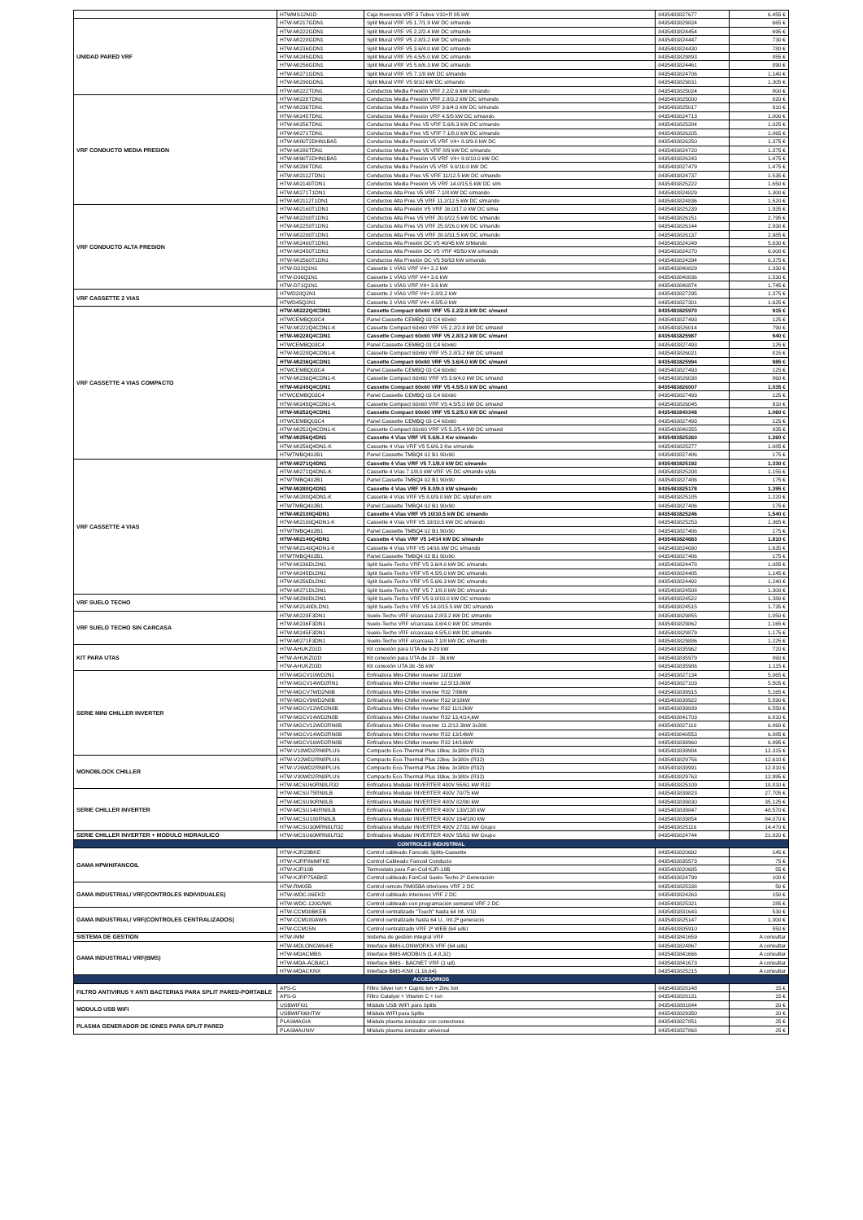| | HTWMS12N1D | Caja Inversora VRF 3 Tubos V10+R 85 kW | 8435483827677 | 6.455 € |
| UNIDAD PARED VRF | HTW-MI217GDN1 | Split Mural VRF V5 1.7/1.9 kW DC s/mando | 8435483829824 | 665 € |
| | HTW-MI222GDN1 | Split Mural VRF V5 2.2/2.4 kW DC s/mando | 8435483824454 | 695 € |
| | HTW-MI228GDN1 | Split Mural VRF V5 2.8/3.2 kW DC s/mando | 8435483824447 | 730 € |
| | HTW-MI236GDN1 | Split Mural VRF V5 3.6/4.0 kW DC s/mando | 8435483824430 | 780 € |
| | HTW-MI245GDN1 | Split Mural VRF V5 4.5/5.0 kW DC s/mando | 8435483829893 | 855 € |
| | HTW-MI256GDN1 | Split Mural VRF V5 5.6/6.3 kW DC s/mando | 8435483824461 | 890 € |
| | HTW-MI271GDN1 | Split Mural VRF V5 7.1/8 kW DC s/mando | 8435483824706 | 1.140 € |
| | HTW-MI290GDN1 | Split Mural VRF V5 9/10 kW DC s/mando | 8435483829831 | 1.305 € |
| | HTW-MI222TDN1 | Conductos Media Presión VRF 2.2/2.6 kW s/mando | 8435483825024 | 800 € |
| VRF CONDUCTO MEDIA PRESION | HTW-MI228TDN1 | Conductos Media Presión VRF 2.8/3.2 kW DC s/mando | 8435483825000 | 820 € |
| | HTW-MI236TDN1 | Conductos Media Presión VRF 3.6/4.0 kW DC s/mando | 8435483825017 | 910 € |
| | HTW-MI245TDN1 | Conductos Media Presión VRF 4.5/5 kW DC s/mando | 8435483824713 | 1.000 € |
| | HTW-MI256TDN1 | Conductos Media Pres V5 VRF 5.6/6.3 kW DC s/mando | 8435483825284 | 1.025 € |
| | HTW-MI271TDN1 | Conductos Media Pres V5 VRF 7.1/8.0 kW DC s/mando | 8435483826205 | 1.065 € |
| | HTW-MI80T2DHN1BA5 | Conductos Media Presión V5 VRF V4+ 8.0/9.0 kW DC | 8435483826250 | 1.375 € |
| | HTW-MI280TDN1 | Conductos Media Pres V5 VRF 8/9 kW DC s/mando | 8435483824720 | 1.375 € |
| | HTW-MI90T2DHN1BA5 | Conductos Media Presión V5 VRF V4+ 9.0/10.0 kW DC | 8435483826243 | 1.475 € |
| | HTW-MI290TDN1 | Conductos Media Presión V5 VRF 9.0/10.0 kW DC | 8435483827479 | 1.475 € |
| | HTW-MI2112TDN1 | Conductos Media Pres V5 VRF 11/12.5 kW DC s/mando | 8435483824737 | 1.535 € |
| | HTW-MI2140TDN1 | Conductos Media Presión V5 VRF 14.0/15.5 kW DC s/m | 8435483825222 | 1.650 € |
| | HTW-MI271T1DN1 | Conductos Alta Pres V5 VRF 7.1/8 kW DC s/mando | 8435483824829 | 1.300 € |
| | HTW-MI2112T1DN1 | Conductos Alta Pres V5 VRF 11.2/12.5 kW DC s/mando | 8435483824836 | 1.520 € |
| VRF CONDUCTO ALTA PRESION | HTW-MI2160T1DN1 | Conductos Alta Presión V5 VRF 16.0/17.0 kW DC s/ma | 8435483825239 | 1.935 € |
| | HTW-MI2200T1DN1 | Conductos Alta Pres V5 VRF 20.0/22.5 kW DC s/mando | 8435483826151 | 2.795 € |
| | HTW-MI2250T1DN1 | Conductos Alta Pres V5 VRF 25.0/26.0 kW DC s/mando | 8435483826144 | 2.930 € |
| | HTW-MI2280T1DN1 | Conductos Alta Pres V5 VRF 28.0/31.5 kW DC s/mando | 8435483826137 | 2.985 € |
| | HTW-MI2400T1DN1 | Conductos Alta Presión DC V5 40/45 kW S/Mando | 8435483824249 | 5.630 € |
| | HTW-MI2450T1DN1 | Conductos Alta Presión DC V5 VRF 45/50 kW s/mando | 8435483824270 | 6.000 € |
| | HTW-MI2560T1DN1 | Conductos Alta Presión DC V5 56/63 kW s/mando | 8435483824294 | 6.375 € |
| | HTW-D22Q1N1 | Cassette 1 VÍAS VRF V4+ 2.2 kW | 8435483840829 | 1.330 € |
| | HTW-D36Q1N1 | Cassette 1 VÍAS VRF V4+ 3.6 kW | 8435483840836 | 1.530 € |
| | HTW-D71Q1N1 | Cassette 1 VÍAS VRF V4+ 3.6 kW | 8435483840874 | 1.745 € |
| VRF CASSETTE 2 VIAS | HTWD28Q2N1 | Cassette 2 VÍAS VRF V4+ 2.8/3.2 kW | 8435483827295 | 1.375 € |
| | HTWD45Q2N1 | Cassette 2 VÍAS VRF V4+ 4.5/5.0 kW | 8435483827301 | 1.625 € |
| VRF CASSETTE 4 VIAS COMPACTO | HTW-MI222Q4CDN1 | Cassette Compact 60x60 VRF V5 2.2/2.8 kW DC s/mand | 8435483825970 | 915 € |
| | HTWCEMBQ03C4 | Panel Cassette CEMBQ 03 C4 60x60 | 8435483827493 | 125 € |
| | HTW-MI222Q4CDN1-K | Cassette Compact 60x60 VRF V5 2.2/2.8 kW DC s/mand | 8435483826014 | 790 € |
| | HTW-MI228Q4CDN1 | Cassette Compact 60x60 VRF V5 2.8/3.2 kW DC s/mand | 8435483825987 | 940 € |
| | HTWCEMBQ03C4 | Panel Cassette CEMBQ 03 C4 60x60 | 8435483827493 | 125 € |
| | HTW-MI228Q4CDN1-K | Cassette Compact 60x60 VRF V5 2.8/3.2 kW DC s/mand | 8435483826021 | 815 € |
| | HTW-MI236Q4CDN1 | Cassette Compact 60x60 VRF V5 3.6/4.0 kW DC s/mand | 8435483825994 | 985 € |
| | HTWCEMBQ03C4 | Panel Cassette CEMBQ 03 C4 60x60 | 8435483827493 | 125 € |
| | HTW-MI236Q4CDN1-K | Cassette Compact 60x60 VRF V5 3.6/4.0 kW DC s/mand | 8435483826038 | 860 € |
| | HTW-MI245Q4CDN1 | Cassette Compact 60x60 VRF V5 4.5/5.0 kW DC s/mand | 8435483826007 | 1.035 € |
| | HTWCEMBQ03C4 | Panel Cassette CEMBQ 03 C4 60x60 | 8435483827493 | 125 € |
| | HTW-MI245Q4CDN1-K | Cassette Compact 60x60 VRF V5 4.5/5.0 kW DC s/mand | 8435483826045 | 910 € |
| | HTW-MI252Q4CDN1 | Cassette Compact 60x60 VRF V5 5.2/5.0 kW DC s/mand | 8435483840348 | 1.060 € |
| | HTWCEMBQ03C4 | Panel Cassette CEMBQ 03 C4 60x60 | 8435483827493 | 125 € |
| | HTW-MI252Q4CDN1-K | Cassette Compact 60x60 VRF V5 5.2/5.4 kW DC s/mand | 8435483840355 | 935 € |
| | HTW-MI256Q4DN1 | Cassette 4 Vías VRF V5 5.6/6.3 Kw s/mando | 8435483825260 | 1.260 € |
| | HTW-MI256Q4DN1-K | Cassette 4 Vías VRF V5 5.6/6.3 Kw s/mando | 8435483825277 | 1.085 € |
| | HTWTMBQ402B1 | Panel Cassette TMBQ4 02 B1 90x90 | 8435483827486 | 175 € |
| VRF CASSETTE 4 VIAS | HTW-MI271Q4DN1 | Cassette 4 Vías VRF V5 7.1/8.0 kW DC s/mando | 8435483825192 | 1.330 € |
| | HTW-MI271Q4DN1-K | Cassette 4 Vías 7.1/8.0 kW VRF V5 DC s/mando s/pla | 8435483825208 | 1.155 € |
| | HTWTMBQ402B1 | Panel Cassette TMBQ4 02 B1 90x90 | 8435483827486 | 175 € |
| | HTW-MI280Q4DN1 | Cassette 4 Vías VRF V5 8.0/9.0 kW s/mando | 8435483825178 | 1.395 € |
| | HTW-MI280Q4DN1-K | Cassette 4 Vías VRF V5 8.0/9.0 kW DC s/plafon s/m | 8435483825185 | 1.220 € |
| | HTWTMBQ402B1 | Panel Cassette TMBQ4 02 B1 90x90 | 8435483827486 | 175 € |
| | HTW-MI2100Q4DN1 | Cassette 4 Vías VRF V5 10/10.5 kW DC s/mando | 8435483825246 | 1.540 € |
| | HTW-MI2100Q4DN1-K | Cassette 4 Vías VRF V5 10/10.5 kW DC s/mando | 8435483825253 | 1.365 € |
| | HTWTMBQ402B1 | Panel Cassette TMBQ4 02 B1 90x90 | 8435483827486 | 175 € |
| | HTW-MI2140Q4DN1 | Cassette 4 Vías VRF V5 14/14 kW DC s/mando | 8435483824683 | 1.810 € |
| | HTW-MI2140Q4DN1-K | Cassette 4 Vías VRF V5 14/16 kW DC s/mando | 8435483824690 | 1.635 € |
| | HTWTMBQ402B1 | Panel Cassette TMBQ4 02 B1 90x90 | 8435483827486 | 175 € |
| | HTW-MI236DLDN1 | Split Suelo-Techo VRF V5 3.6/4.0 kW DC s/mando | 8435483824478 | 1.085 € |
| | HTW-MI245DLDN1 | Split Suelo-Techo VRF V5 4.5/5.0 kW DC s/mando | 8435483824485 | 1.145 € |
| | HTW-MI256DLDN1 | Split Suelo-Techo VRF V5 5.6/6.3 kW DC s/mando | 8435483824492 | 1.240 € |
| | HTW-MI271DLDN1 | Split Suelo-Techo VRF V5 7.1/8.0 kW DC s/mando | 8435483824508 | 1.300 € |
| VRF SUELO TECHO | HTW-MI290DLDN1 | Split Suelo-Techo VRF V5 9.0/10.0 kW DC s/mando | 8435483824522 | 1.380 € |
| | HTW-MI2140DLDN1 | Split Suelo-Techo VRF V5 14.0/15.5 kW DC s/mando | 8435483824515 | 1.735 € |
| VRF SUELO TECHO SIN CARCASA | HTW-MI228F3DN1 | Suelo-Techo VRF s/carcasa 2.8/3.2 kW DC s/mando | 8435483829855 | 1.050 € |
| | HTW-MI236F3DN1 | Suelo-Techo VRF s/carcasa 3.6/4.0 kW DC s/mando | 8435483829862 | 1.165 € |
| | HTW-MI245F3DN1 | Suelo-Techo VRF s/carcasa 4.5/5.0 kW DC s/mando | 8435483829879 | 1.175 € |
| | HTW-MI271F3DN1 | Suelo-Techo VRF s/carcasa 7.1/8 kW DC s/mando | 8435483829886 | 1.225 € |
| KIT PARA UTAS | HTW-AHUKZ01D | Kit conexión para UTA de 9-20 kW | 8435483835962 | 720 € |
| | HTW-AHUKZ02D | Kit conexión para UTA de 20 - 36 kW | 8435483835979 | 860 € |
| | HTW-AHUKZ03D | Kit conexión UTA 36 -56 kW | 8435483835986 | 1.115 € |
| SERIE MINI CHILLER INVERTER | HTW-MGCV10WD2N1 | Enfriadora Mini-Chiller inverter 10/11kW | 8435483827134 | 5.065 € |
| | HTW-MGCV14WD2RN1 | Enfriadora Mini-Chiller inverter 12.5/13.8kW | 8435483827103 | 5.505 € |
| | HTW-MGCV7WD2N8B | Enfriadora Mini-Chiller Inverter R32 7/8kW | 8435483839915 | 5.165 € |
| | HTW-MGCV9WD2N8B | Enfriadora Mini-Chiller inverter R32 9/10kW | 8435483839922 | 5.590 € |
| | HTW-MGCV12WD2N8B | Enfriadora Mini-Chiller inverter R32 11/12kW | 8435483839939 | 6.550 € |
| | HTW-MGCV14WD2N8B | Enfriadora Mini-Chiller inverter R32 13,4/14,kW | 8435483841703 | 6.810 € |
| | HTW-MGCV12WD2RN8B | Enfriadora Mini-Chiller Inverter 11.2/12.3kW 3x380 | 8435483827110 | 6.860 € |
| | HTW-MGCV14WD2RN8B | Enfriadora Mini-Chiller inverter R32 13/14kW | 8435483840553 | 6.885 € |
| | HTW-MGCV16WD2RN8B | Enfriadora Mini-Chiller inverter R32 14/16kW | 8435483839960 | 6.995 € |
| | HTW-V18WD2RN8PLUS | Compacto Eco-Thermal Plus 18kw, 3x380v (R32) | 8435483839984 | 12.315 € |
| MONOBLOCK CHILLER | HTW-V22WD2RN8PLUS | Compacto Eco-Thermal Plus 22kw, 3x380v (R32) | 8435483829756 | 12.610 € |
| | HTW-V26WD2RN8PLUS | Compacto Eco-Thermal Plus 26kw, 3x380v (R32) | 8435483839991 | 12.810 € |
| | HTW-V30WD2RN8PLUS | Compacto Eco-Thermal Plus 30kw, 3x380v (R32) | 8435483829763 | 12.995 € |
| | HTW-MCSU60RN8LR32 | Enfriadora Modular INVERTER 400V 55/61 kW R32 | 8435483825109 | 18.810 € |
| SERIE CHILLER INVERTER | HTW-MCSU75RN8LB | Enfriadora Modular INVERTER 400V 70/75 kW | 8435483839823 | 27.705 € |
| | HTW-MCSU90RN8LB | Enfriadora Modular INVERTER 400V 82/90 kW | 8435483839830 | 35.125 € |
| | HTW-MCSU140RN8LB | Enfriadora Modular INVERTER 400V 130/138 kW | 8435483839847 | 48.570 € |
| | HTW-MCSU180RN8LB | Enfriadora Modular INVERTER 400V 164/180 kW | 8435483839854 | 84.070 € |
| | HTW-MCSU30MRN8LR32 | Enfriadora Modular INVERTER 400V 27/31 kW Grupo | 8435483825116 | 14.470 € |
| SERIE CHILLER INVERTER + MODULO HIDRAULICO | HTW-MCSU60MRN8LR32 | Enfriadora Modular INVERTER 400V 55/62 kW Grupo | 8435483824744 | 21.820 € |
| CONTROLES INDUSTRIAL | | | | |
| GAMA HPWH/FANCOIL | HTW-KJR29BKE | Control cableado Fancoils Splits-Cassette | 8435483820692 | 145 € |
| | HTW-KJRP86IMFKE | Control Cableado Fancoil Conducto | 8435483835573 | 75 € |
| | HTW-KJR18B | Termostato para Fan-Coil KJR-18B | 8435483820685 | 55 € |
| | HTW-KJRP75ABKE | Control cableado FanCoil Suelo-Techo 2º Generación | 8435483824799 | 100 € |
| GAMA INDUSTRIAL/ VRF(CONTROLES INDIVIDUALES) | HTW-RM05B | Control remoto RM05BA interiores VRF 2 DC | 8435483825338 | 50 € |
| | HTW-WDC-86EKD | Control cableado interiores VRF 2 DC | 8435483824263 | 150 € |
| | HTW-WDC-120G/WK | Control cableado con programación semanal VRF 2 DC | 8435483825321 | 285 € |
| GAMA INDUSTRIAL/ VRF(CONTROLES CENTRALIZADOS) | HTW-CCM30BKEB | Control centralizado "Touch" hasta 64 Int. V10 | 8435483831643 | 530 € |
| | HTW-CCM180AWS | Control centralizado hasta 64 U.. Int.2ª generació | 8435483825147 | 1.300 € |
| | HTW-CCM15N | Control centralizado VRF 2ª WEB (64 uds) | 8435483805910 | 550 € |
| SISTEMA DE GESTION | HTW-IMM | Sistema de gestión integral VRF | 8435483841659 | A consultar |
| GAMA INDUSTRIAL/ VRF(BMS) | HTW-MDLONGW64/E | Interface BMS-LONWORKS VRF (64 uds) | 8435483824867 | A consultar |
| | HTW-MDACMBS | Interface BMS-MODBUS (1,4,8,32) | 8435483841666 | A consultar |
| | HTW-MDA-ACBAC1 | Interface BMS - BACNET VRF (1 ud). | 8435483841673 | A consultar |
| | HTW-MDACKNX | Interface BMS-KNX (1,16,64) | 8435483825215 | A consultar |
| ACCESORIOS | | | | |
| FILTRO ANTIVIRUS Y ANTI BACTERIAS PARA SPLIT PARED-PORTABLE | APS-C | Filtro Silver Ion + Cupric Ion + Zinc Ion | 8435483828148 | 15 € |
| | APS-G | Filtro Catalyst + Vitamin C + Ion | 8435483828131 | 15 € |
| MODULO USB WiFi | USBWIFI01 | Módulo USB WIFI para Splits | 8435483801844 | 20 € |
| | USBWIFI06HTW | Módulo WIFI para Splits | 8435483829350 | 20 € |
| PLASMA GENERADOR DE IONES PARA SPLIT PARED | PLASMAGIA | Módulo plasma ionizador con conectores | 8435483827851 | 25 € |
| | PLASMAUNIV | Módulo plasma ionizador universal | 8435483827868 | 25 € |